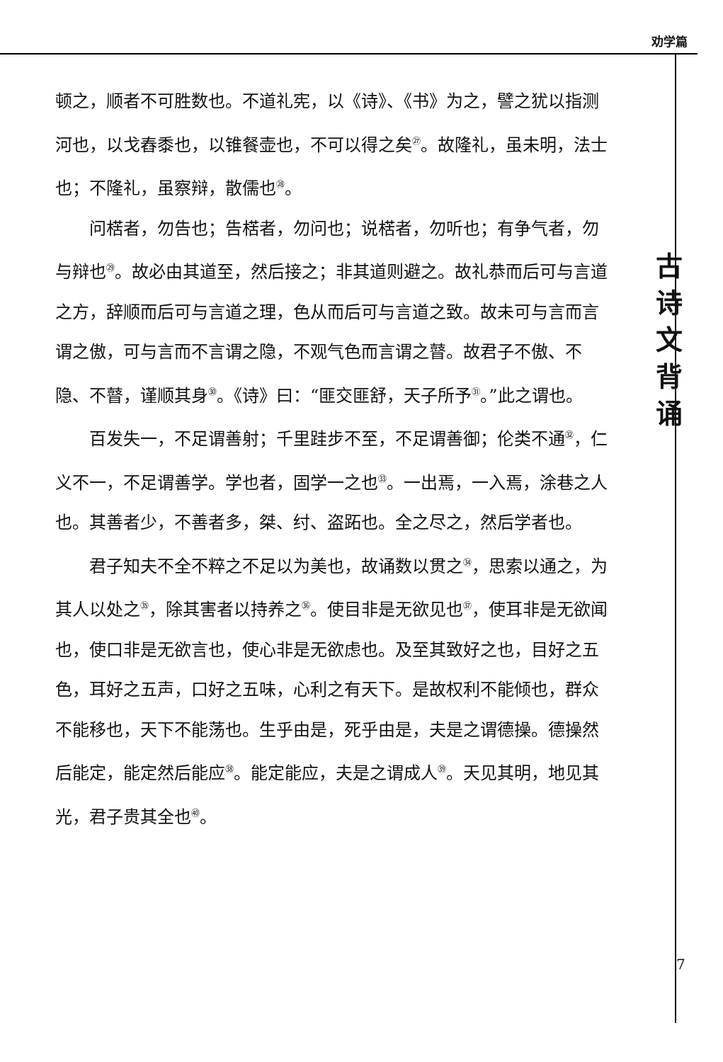劝学篇
顿之，顺者不可胜数也。不道礼宪，以《诗》、《书》为之，譬之犹以指测河也，以戈舂黍也，以锥餐壶也，不可以得之矣<sup>㉗</sup>。故隆礼，虽未明，法士也；不隆礼，虽察辩，散儒也<sup>㉘</sup>。
问楛者，勿告也；告楛者，勿问也；说楛者，勿听也；有争气者，勿与辩也<sup>㉙</sup>。故必由其道至，然后接之；非其道则避之。故礼恭而后可与言道之方，辞顺而后可与言道之理，色从而后可与言道之致。故未可与言而言谓之傲，可与言而不言谓之隐，不观气色而言谓之瞽。故君子不傲、不隐、不瞽，谨顺其身<sup>㉚</sup>。《诗》曰：“匪交匪舒，天子所予<sup>㉛</sup>。”此之谓也。
百发失一，不足谓善射；千里跬步不至，不足谓善御；伦类不通<sup>㉜</sup>，仁义不一，不足谓善学。学也者，固学一之也<sup>㉝</sup>。一出焉，一入焉，涂巷之人也。其善者少，不善者多，桀、纣、盗跖也。全之尽之，然后学者也。
君子知夫不全不粹之不足以为美也，故诵数以贯之<sup>㉞</sup>，思索以通之，为其人以处之<sup>㉟</sup>，除其害者以持养之<sup>㊱</sup>。使目非是无欲见也<sup>㊲</sup>，使耳非是无欲闻也，使口非是无欲言也，使心非是无欲虑也。及至其致好之也，目好之五色，耳好之五声，口好之五味，心利之有天下。是故权利不能倾也，群众不能移也，天下不能荡也。生乎由是，死乎由是，夫是之谓德操。德操然后能定，能定然后能应<sup>㊳</sup>。能定能应，夫是之谓成人<sup>㊴</sup>。天见其明，地见其光，君子贵其全也<sup>㊵</sup>。
古
诗
文
背
诵
7